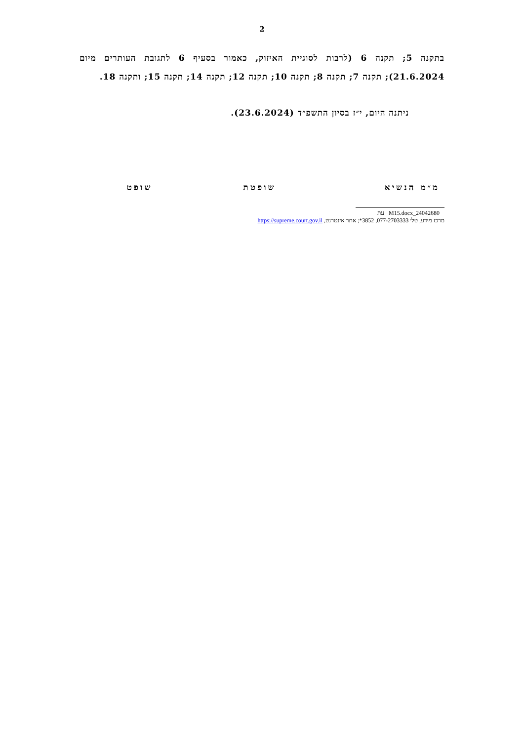2
בתקנה 5; תקנה 6 (לרבות לסוגיית האיזוק, כאמור בסעיף 6 לתגובת העותרים מיום 21.6.2024); תקנה 7; תקנה 8; תקנה 10; תקנה 12; תקנה 14; תקנה 15; ותקנה 18.
ניתנה היום, י״ז בסיון התשפ״ד (23.6.2024).
מ״מ הנשיא שופטת שופט
24042680_M15.docx עת
מרכז מידע, טל׳ 077-2703333, 3852*; אתר אינטרנט, https://supreme.court.gov.il